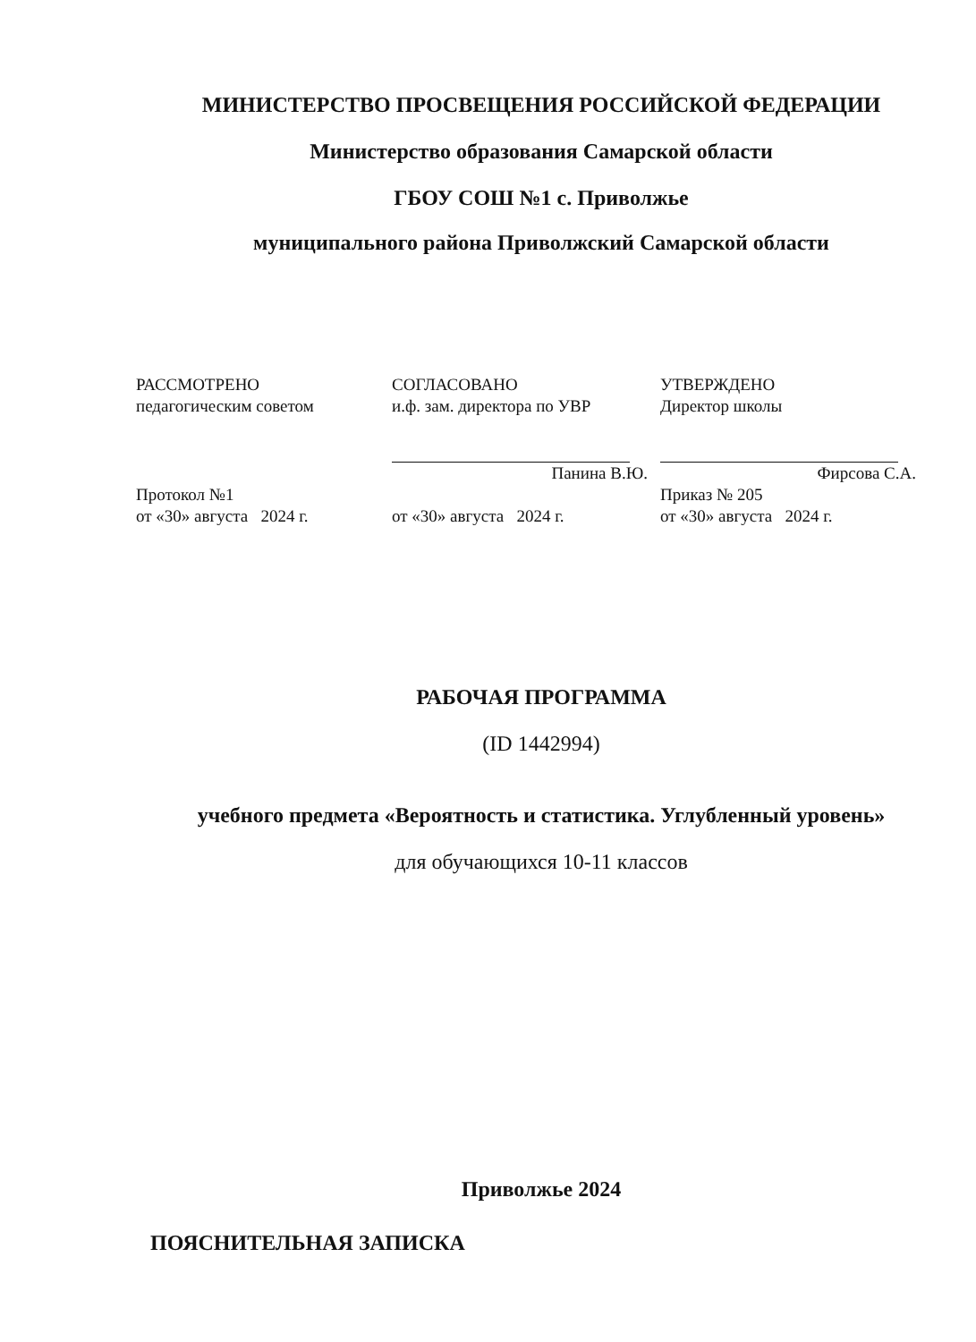МИНИСТЕРСТВО ПРОСВЕЩЕНИЯ РОССИЙСКОЙ ФЕДЕРАЦИИ
Министерство образования Самарской области
ГБОУ СОШ №1 с. Приволжье
муниципального района Приволжский Самарской области
| РАССМОТРЕНО педагогическим советом | СОГЛАСОВАНО и.ф. зам. директора по УВР | УТВЕРЖДЕНО Директор школы |
| | Панина В.Ю. | Фирсова С.А. |
| Протокол №1 от «30» августа 2024 г. | от «30» августа 2024 г. | Приказ № 205 от «30» августа 2024 г. |
РАБОЧАЯ ПРОГРАММА
(ID 1442994)
учебного предмета «Вероятность и статистика. Углубленный уровень»
для обучающихся 10-11 классов
Приволжье 2024
ПОЯСНИТЕЛЬНАЯ ЗАПИСКА